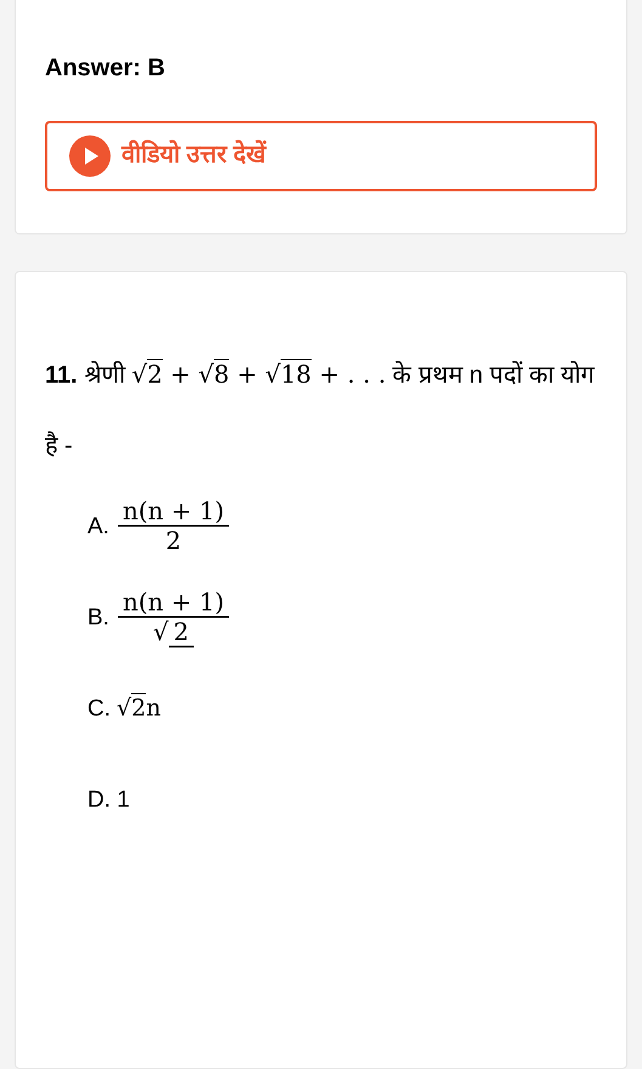Answer: B
वीडियो उत्तर देखें
11. श्रेणी √2 + √8 + √18 + . . . के प्रथम n पदों का योग है -
A. n(n + 1) 2
B. n(n + 1) √ 2
C. √2n
D. 1